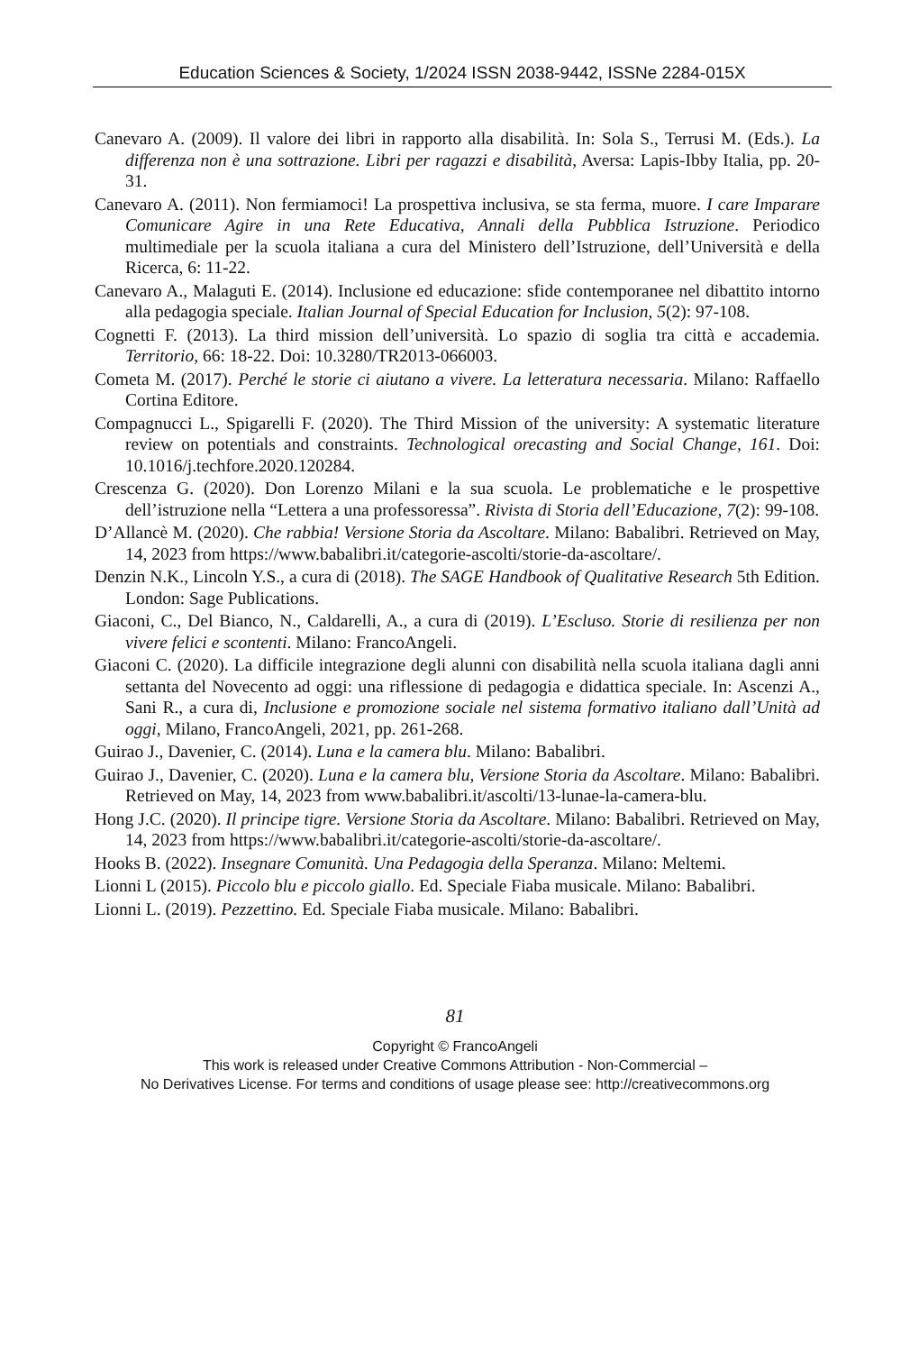Education Sciences & Society, 1/2024 ISSN 2038-9442, ISSNe 2284-015X
Canevaro A. (2009). Il valore dei libri in rapporto alla disabilità. In: Sola S., Terrusi M. (Eds.). La differenza non è una sottrazione. Libri per ragazzi e disabilità, Aversa: Lapis-Ibby Italia, pp. 20-31.
Canevaro A. (2011). Non fermiamoci! La prospettiva inclusiva, se sta ferma, muore. I care Imparare Comunicare Agire in una Rete Educativa, Annali della Pubblica Istruzione. Periodico multimediale per la scuola italiana a cura del Ministero dell’Istruzione, dell’Università e della Ricerca, 6: 11-22.
Canevaro A., Malaguti E. (2014). Inclusione ed educazione: sfide contemporanee nel dibattito intorno alla pedagogia speciale. Italian Journal of Special Education for Inclusion, 5(2): 97-108.
Cognetti F. (2013). La third mission dell’università. Lo spazio di soglia tra città e accademia. Territorio, 66: 18-22. Doi: 10.3280/TR2013-066003.
Cometa M. (2017). Perché le storie ci aiutano a vivere. La letteratura necessaria. Milano: Raffaello Cortina Editore.
Compagnucci L., Spigarelli F. (2020). The Third Mission of the university: A systematic literature review on potentials and constraints. Technological orecasting and Social Change, 161. Doi: 10.1016/j.techfore.2020.120284.
Crescenza G. (2020). Don Lorenzo Milani e la sua scuola. Le problematiche e le prospettive dell’istruzione nella “Lettera a una professoressa”. Rivista di Storia dell’Educazione, 7(2): 99-108.
D’Allancè M. (2020). Che rabbia! Versione Storia da Ascoltare. Milano: Babalibri. Retrieved on May, 14, 2023 from https://www.babalibri.it/categorie-ascolti/storie-da-ascoltare/.
Denzin N.K., Lincoln Y.S., a cura di (2018). The SAGE Handbook of Qualitative Research 5th Edition. London: Sage Publications.
Giaconi, C., Del Bianco, N., Caldarelli, A., a cura di (2019). L’Escluso. Storie di resilienza per non vivere felici e scontenti. Milano: FrancoAngeli.
Giaconi C. (2020). La difficile integrazione degli alunni con disabilità nella scuola italiana dagli anni settanta del Novecento ad oggi: una riflessione di pedagogia e didattica speciale. In: Ascenzi A., Sani R., a cura di, Inclusione e promozione sociale nel sistema formativo italiano dall’Unità ad oggi, Milano, FrancoAngeli, 2021, pp. 261-268.
Guirao J., Davenier, C. (2014). Luna e la camera blu. Milano: Babalibri.
Guirao J., Davenier, C. (2020). Luna e la camera blu, Versione Storia da Ascoltare. Milano: Babalibri. Retrieved on May, 14, 2023 from www.babalibri.it/ascolti/13-lunae-la-camera-blu.
Hong J.C. (2020). Il principe tigre. Versione Storia da Ascoltare. Milano: Babalibri. Retrieved on May, 14, 2023 from https://www.babalibri.it/categorie-ascolti/storie-da-ascoltare/.
Hooks B. (2022). Insegnare Comunità. Una Pedagogia della Speranza. Milano: Meltemi.
Lionni L (2015). Piccolo blu e piccolo giallo. Ed. Speciale Fiaba musicale. Milano: Babalibri.
Lionni L. (2019). Pezzettino. Ed. Speciale Fiaba musicale. Milano: Babalibri.
81
Copyright © FrancoAngeli
This work is released under Creative Commons Attribution - Non-Commercial –
No Derivatives License. For terms and conditions of usage please see: http://creativecommons.org